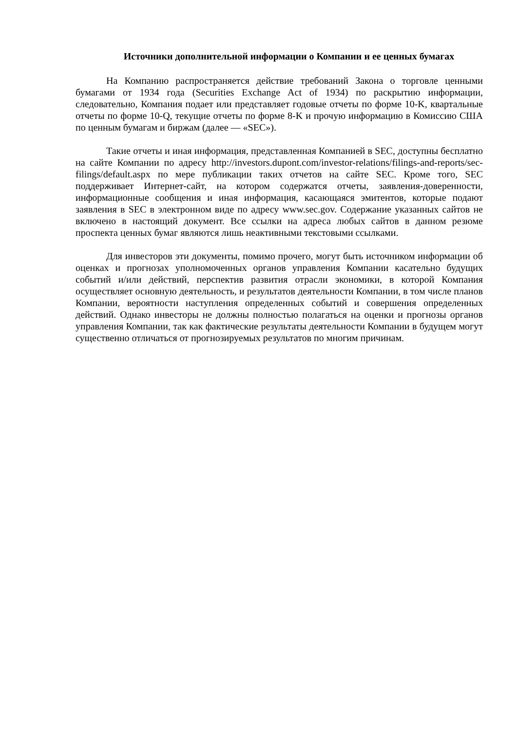Источники дополнительной информации о Компании и ее ценных бумагах
На Компанию распространяется действие требований Закона о торговле ценными бумагами от 1934 года (Securities Exchange Act of 1934) по раскрытию информации, следовательно, Компания подает или представляет годовые отчеты по форме 10-K, квартальные отчеты по форме 10-Q, текущие отчеты по форме 8-K и прочую информацию в Комиссию США по ценным бумагам и биржам (далее — «SEC»).
Такие отчеты и иная информация, представленная Компанией в SEC, доступны бесплатно на сайте Компании по адресу http://investors.dupont.com/investor-relations/filings-and-reports/sec-filings/default.aspx по мере публикации таких отчетов на сайте SEC. Кроме того, SEC поддерживает Интернет-сайт, на котором содержатся отчеты, заявления-доверенности, информационные сообщения и иная информация, касающаяся эмитентов, которые подают заявления в SEC в электронном виде по адресу www.sec.gov. Содержание указанных сайтов не включено в настоящий документ. Все ссылки на адреса любых сайтов в данном резюме проспекта ценных бумаг являются лишь неактивными текстовыми ссылками.
Для инвесторов эти документы, помимо прочего, могут быть источником информации об оценках и прогнозах уполномоченных органов управления Компании касательно будущих событий и/или действий, перспектив развития отрасли экономики, в которой Компания осуществляет основную деятельность, и результатов деятельности Компании, в том числе планов Компании, вероятности наступления определенных событий и совершения определенных действий. Однако инвесторы не должны полностью полагаться на оценки и прогнозы органов управления Компании, так как фактические результаты деятельности Компании в будущем могут существенно отличаться от прогнозируемых результатов по многим причинам.